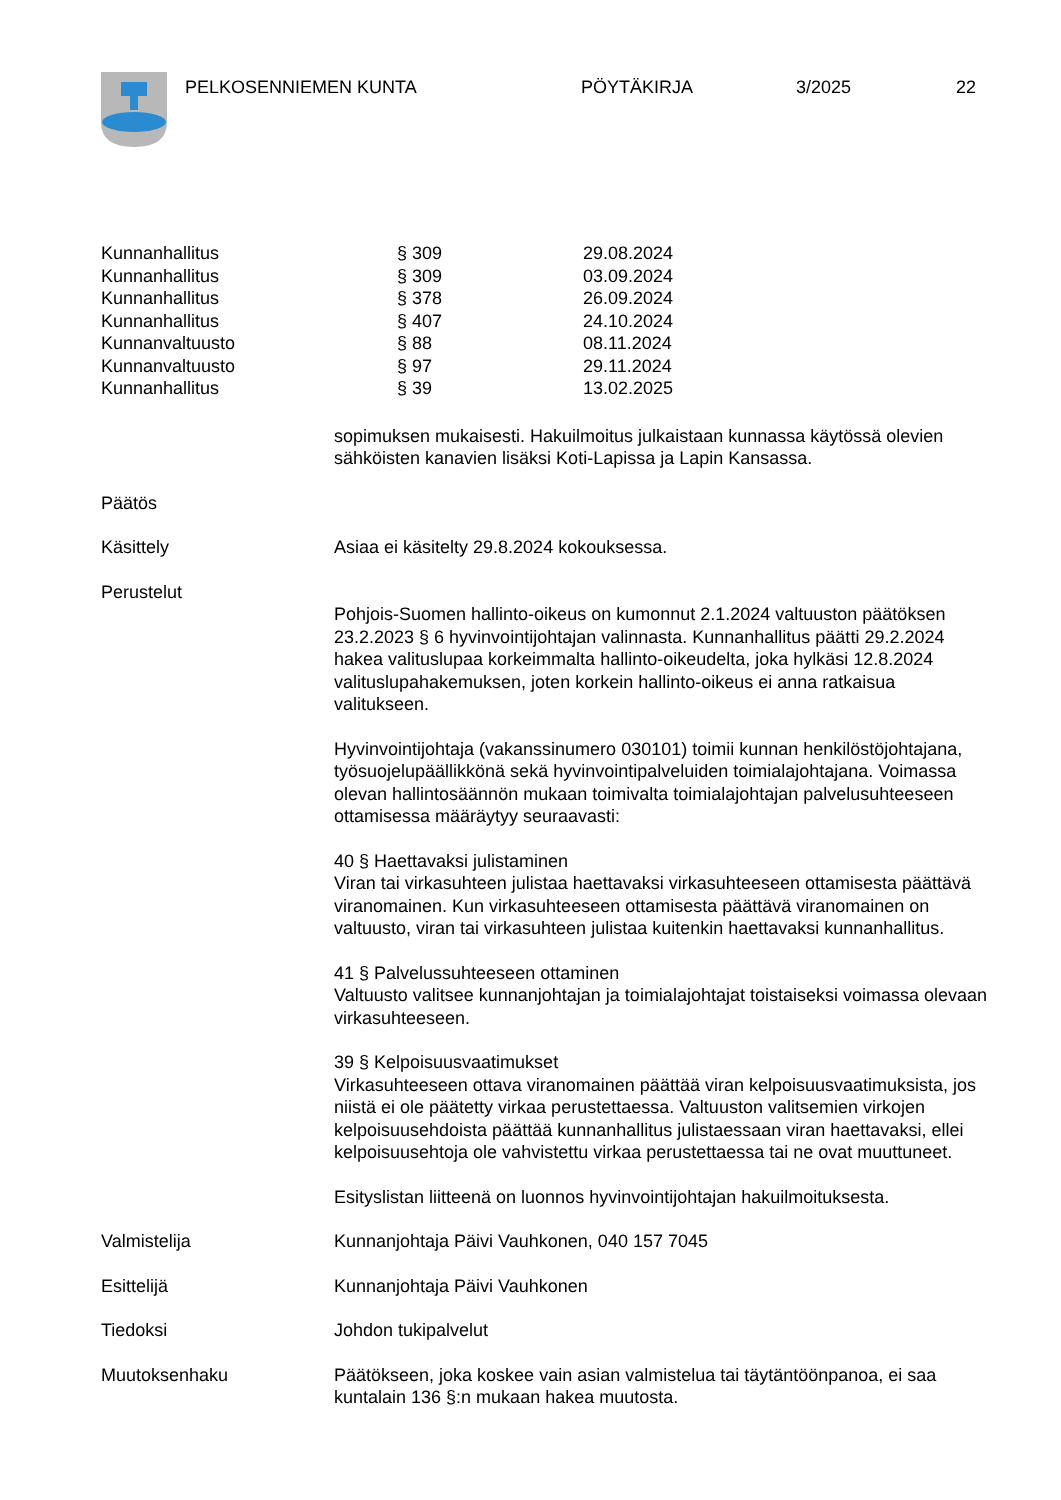PELKOSENNIEMEN KUNTA PÖYTÄKIRJA 3/2025 22
| Kunnanhallitus | § 309 | 29.08.2024 |
| Kunnanhallitus | § 309 | 03.09.2024 |
| Kunnanhallitus | § 378 | 26.09.2024 |
| Kunnanhallitus | § 407 | 24.10.2024 |
| Kunnanvaltuusto | § 88 | 08.11.2024 |
| Kunnanvaltuusto | § 97 | 29.11.2024 |
| Kunnanhallitus | § 39 | 13.02.2025 |
sopimuksen mukaisesti. Hakuilmoitus julkaistaan kunnassa käytössä olevien sähköisten kanavien lisäksi Koti-Lapissa ja Lapin Kansassa.
Päätös
Käsittely Asiaa ei käsitelty 29.8.2024 kokouksessa.
Perustelut
Pohjois-Suomen hallinto-oikeus on kumonnut 2.1.2024 valtuuston päätöksen 23.2.2023 § 6 hyvinvointijohtajan valinnasta. Kunnanhallitus päätti 29.2.2024 hakea valituslupaa korkeimmalta hallinto-oikeudelta, joka hylkäsi 12.8.2024 valituslupahakemuksen, joten korkein hallinto-oikeus ei anna ratkaisua valitukseen.
Hyvinvointijohtaja (vakanssinumero 030101) toimii kunnan henkilöstöjohtajana, työsuojelupäällikkönä sekä hyvinvointipalveluiden toimialajohtajana. Voimassa olevan hallintosäännön mukaan toimivalta toimialajohtajan palvelusuhteeseen ottamisessa määräytyy seuraavasti:
40 § Haettavaksi julistaminen
Viran tai virkasuhteen julistaa haettavaksi virkasuhteeseen ottamisesta päättävä viranomainen. Kun virkasuhteeseen ottamisesta päättävä viranomainen on valtuusto, viran tai virkasuhteen julistaa kuitenkin haettavaksi kunnanhallitus.
41 § Palvelussuhteeseen ottaminen
Valtuusto valitsee kunnanjohtajan ja toimialajohtajat toistaiseksi voimassa olevaan virkasuhteeseen.
39 § Kelpoisuusvaatimukset
Virkasuhteeseen ottava viranomainen päättää viran kelpoisuusvaatimuksista, jos niistä ei ole päätetty virkaa perustettaessa. Valtuuston valitsemien virkojen kelpoisuusehdoista päättää kunnanhallitus julistaessaan viran haettavaksi, ellei kelpoisuusehtoja ole vahvistettu virkaa perustettaessa tai ne ovat muuttuneet.
Esityslistan liitteenä on luonnos hyvinvointijohtajan hakuilmoituksesta.
Valmistelija Kunnanjohtaja Päivi Vauhkonen, 040 157 7045
Esittelijä Kunnanjohtaja Päivi Vauhkonen
Tiedoksi Johdon tukipalvelut
Muutoksenhaku Päätökseen, joka koskee vain asian valmistelua tai täytäntöönpanoa, ei saa kuntalain 136 §:n mukaan hakea muutosta.